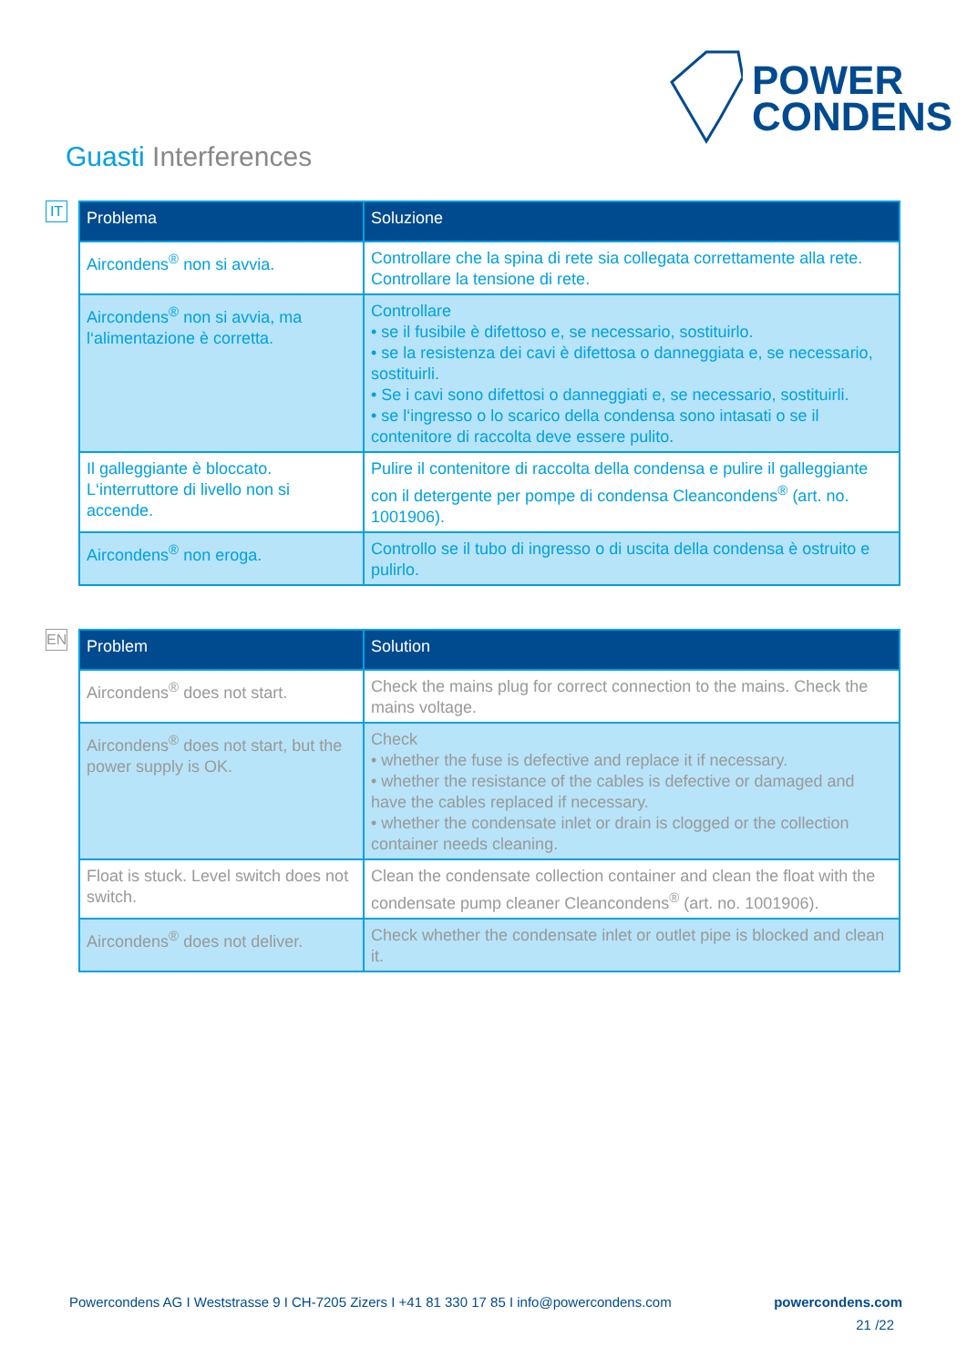POWER
CONDENS
Guasti Interferences
IT
| Problema | Soluzione |
| --- | --- |
| Aircondens<sup>®</sup> non si avvia. | Controllare che la spina di rete sia collegata correttamente alla rete. Controllare la tensione di rete. |
| Aircondens<sup>®</sup> non si avvia, ma l‘alimentazione è corretta. | Controllare • se il fusibile è difettoso e, se necessario, sostituirlo. • se la resistenza dei cavi è difettosa o danneggiata e, se necessario, sostituirli. • Se i cavi sono difettosi o danneggiati e, se necessario, sostituirli. • se l‘ingresso o lo scarico della condensa sono intasati o se il contenitore di raccolta deve essere pulito. |
| Il galleggiante è bloccato. L‘interruttore di livello non si accende. | Pulire il contenitore di raccolta della condensa e pulire il galleggiante con il detergente per pompe di condensa Cleancondens<sup>®</sup> (art. no. 1001906). |
| Aircondens<sup>®</sup> non eroga. | Controllo se il tubo di ingresso o di uscita della condensa è ostruito e pulirlo. |
EN
| Problem | Solution |
| --- | --- |
| Aircondens<sup>®</sup> does not start. | Check the mains plug for correct connection to the mains. Check the mains voltage. |
| Aircondens<sup>®</sup> does not start, but the power supply is OK. | Check • whether the fuse is defective and replace it if necessary. • whether the resistance of the cables is defective or damaged and have the cables replaced if necessary. • whether the condensate inlet or drain is clogged or the collection container needs cleaning. |
| Float is stuck. Level switch does not switch. | Clean the condensate collection container and clean the float with the condensate pump cleaner Cleancondens<sup>®</sup> (art. no. 1001906). |
| Aircondens<sup>®</sup> does not deliver. | Check whether the condensate inlet or outlet pipe is blocked and clean it. |
Powercondens AG I Weststrasse 9 I CH-7205 Zizers I +41 81 330 17 85 I info@powercondens.com powercondens.com
21 /22